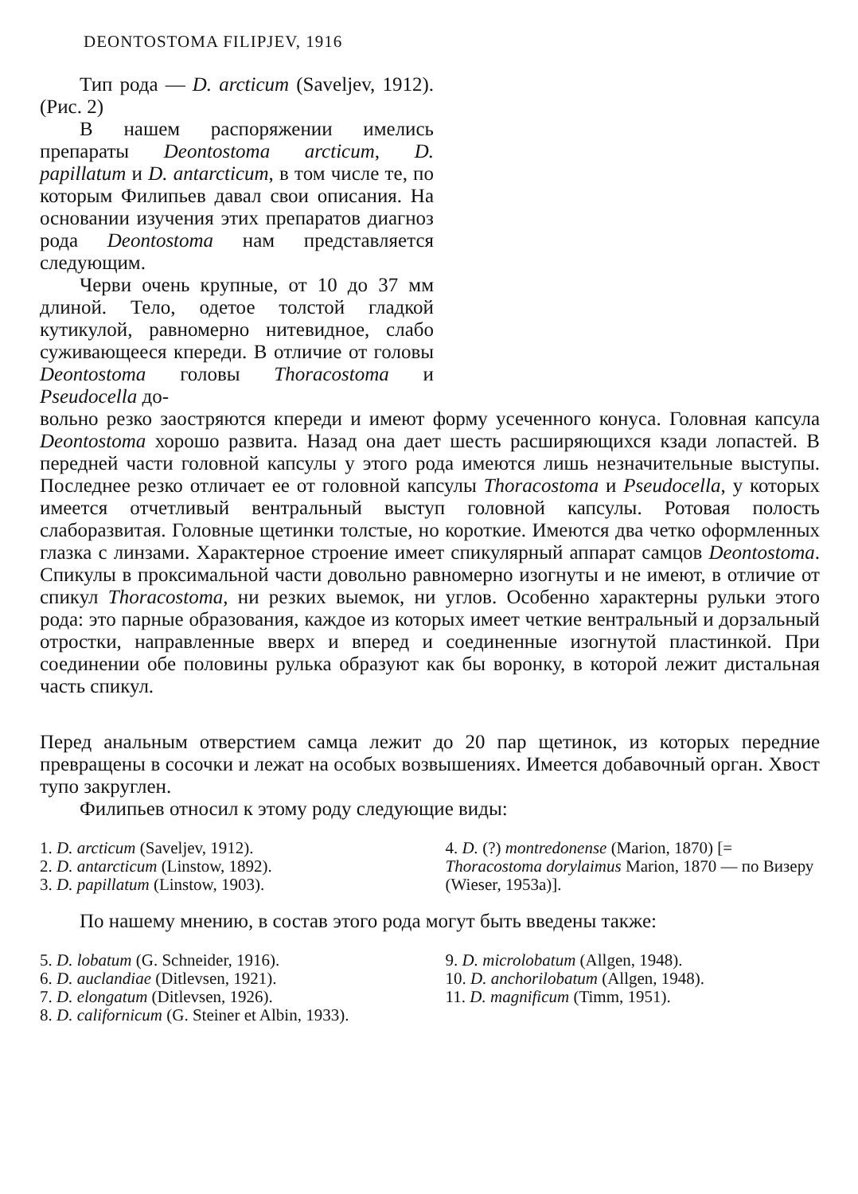DEONTOSTOMA FILIPJEV, 1916
Тип рода — D. arcticum (Saveljev, 1912). (Рис. 2)
В нашем распоряжении имелись препараты Deontostoma arcticum, D. papillatum и D. antarcticum, в том числе те, по которым Филипьев давал свои описания. На основании изучения этих препаратов диагноз рода Deontostoma нам представляется следующим.
Черви очень крупные, от 10 до 37 мм длиной. Тело, одетое толстой гладкой кутикулой, равномерно нитевидное, слабо суживающееся кпереди. В отличие от головы Deontostoma головы Thoracostoma и Pseudocella до-
вольно резко заостряются кпереди и имеют форму усеченного конуса. Головная капсула Deontostoma хорошо развита. Назад она дает шесть расширяющихся кзади лопастей. В передней части головной капсулы у этого рода имеются лишь незначительные выступы. Последнее резко отличает ее от головной капсулы Thoracostoma и Pseudocella, у которых имеется отчетливый вентральный выступ головной капсулы. Ротовая полость слаборазвитая. Головные щетинки толстые, но короткие. Имеются два четко оформленных глазка с линзами. Характерное строение имеет спикулярный аппарат самцов Deontostoma. Спикулы в проксимальной части довольно равномерно изогнуты и не имеют, в отличие от спикул Thoracostoma, ни резких выемок, ни углов. Особенно характерны рульки этого рода: это парные образования, каждое из которых имеет четкие вентральный и дорзальный отростки, направленные вверх и вперед и соединенные изогнутой пластинкой. При соединении обе половины рулька образуют как бы воронку, в которой лежит дистальная часть спикул.
Перед анальным отверстием самца лежит до 20 пар щетинок, из которых передние превращены в сосочки и лежат на особых возвышениях. Имеется добавочный орган. Хвост тупо закруглен.
Филипьев относил к этому роду следующие виды:
1. D. arcticum (Saveljev, 1912).
2. D. antarcticum (Linstow, 1892).
3. D. papillatum (Linstow, 1903).
4. D. (?) montredonense (Marion, 1870) [= Thoracostoma dorylaimus Marion, 1870 — по Визеру (Wieser, 1953a)].
По нашему мнению, в состав этого рода могут быть введены также:
5. D. lobatum (G. Schneider, 1916).
6. D. auclandiae (Ditlevsen, 1921).
7. D. elongatum (Ditlevsen, 1926).
8. D. californicum (G. Steiner et Albin, 1933).
9. D. microlobatum (Allgen, 1948).
10. D. anchorilobatum (Allgen, 1948).
11. D. magnificum (Timm, 1951).